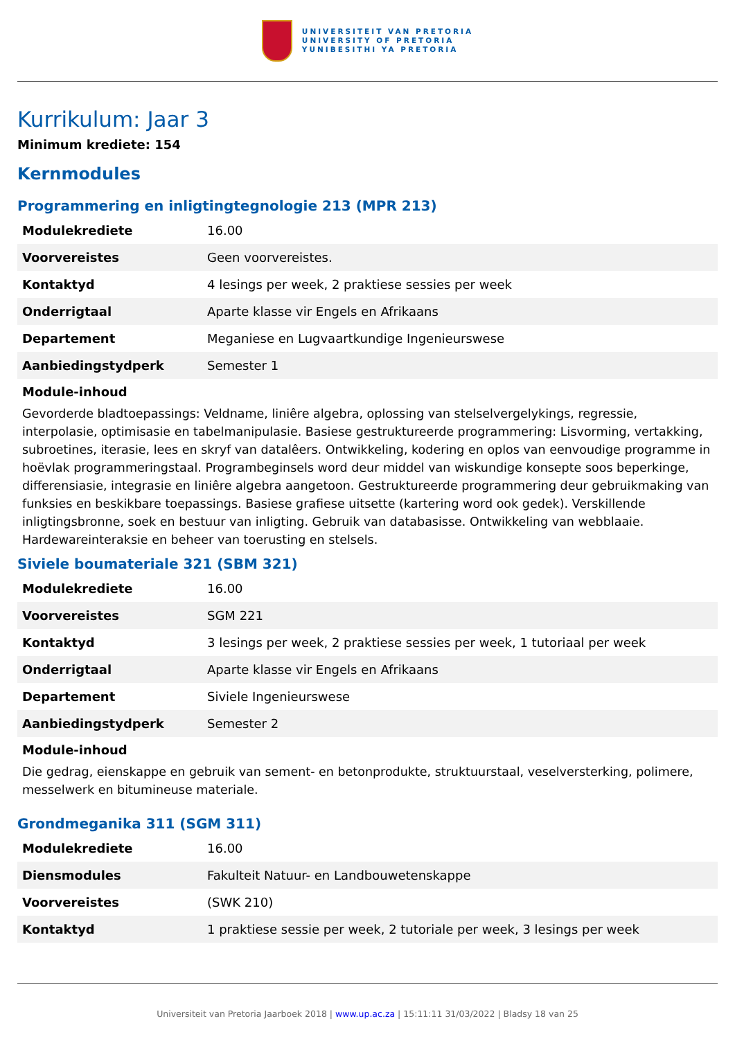UNIVERSITEIT VAN PRETORIA
UNIVERSITY OF PRETORIA
YUNIBESITHI YA PRETORIA
Kurrikulum: Jaar 3
Minimum krediete: 154
Kernmodules
Programmering en inligtingtegnologie 213 (MPR 213)
| Modulekrediete | 16.00 |
| Voorvereistes | Geen voorvereistes. |
| Kontaktyd | 4 lesings per week, 2 praktiese sessies per week |
| Onderrigtaal | Aparte klasse vir Engels en Afrikaans |
| Departement | Meganiese en Lugvaartkundige Ingenieurswese |
| Aanbiedingstydperk | Semester 1 |
Module-inhoud
Gevorderde bladtoepassings: Veldname, liniêre algebra, oplossing van stelselvergelykings, regressie, interpolasie, optimisasie en tabelmanipulasie. Basiese gestruktureerde programmering: Lisvorming, vertakking, subroetines, iterasie, lees en skryf van datalêers. Ontwikkeling, kodering en oplos van eenvoudige programme in hoëvlak programmeringstaal. Programbeginsels word deur middel van wiskundige konsepte soos beperkinge, differensiasie, integrasie en liniêre algebra aangetoon. Gestruktureerde programmering deur gebruikmaking van funksies en beskikbare toepassings. Basiese grafiese uitsette (kartering word ook gedek). Verskillende inligtingsbronne, soek en bestuur van inligting. Gebruik van databasisse. Ontwikkeling van webblaaie. Hardewareinteraksie en beheer van toerusting en stelsels.
Siviele boumateriale 321 (SBM 321)
| Modulekrediete | 16.00 |
| Voorvereistes | SGM 221 |
| Kontaktyd | 3 lesings per week, 2 praktiese sessies per week, 1 tutoriaal per week |
| Onderrigtaal | Aparte klasse vir Engels en Afrikaans |
| Departement | Siviele Ingenieurswese |
| Aanbiedingstydperk | Semester 2 |
Module-inhoud
Die gedrag, eienskappe en gebruik van sement- en betonprodukte, struktuurstaal, veselversterking, polimere, messelwerk en bitumineuse materiale.
Grondmeganika 311 (SGM 311)
| Modulekrediete | 16.00 |
| Diensmodules | Fakulteit Natuur- en Landbouwetenskappe |
| Voorvereistes | (SWK 210) |
| Kontaktyd | 1 praktiese sessie per week, 2 tutoriale per week, 3 lesings per week |
Universiteit van Pretoria Jaarboek 2018 | www.up.ac.za | 15:11:11 31/03/2022 | Bladsy 18 van 25